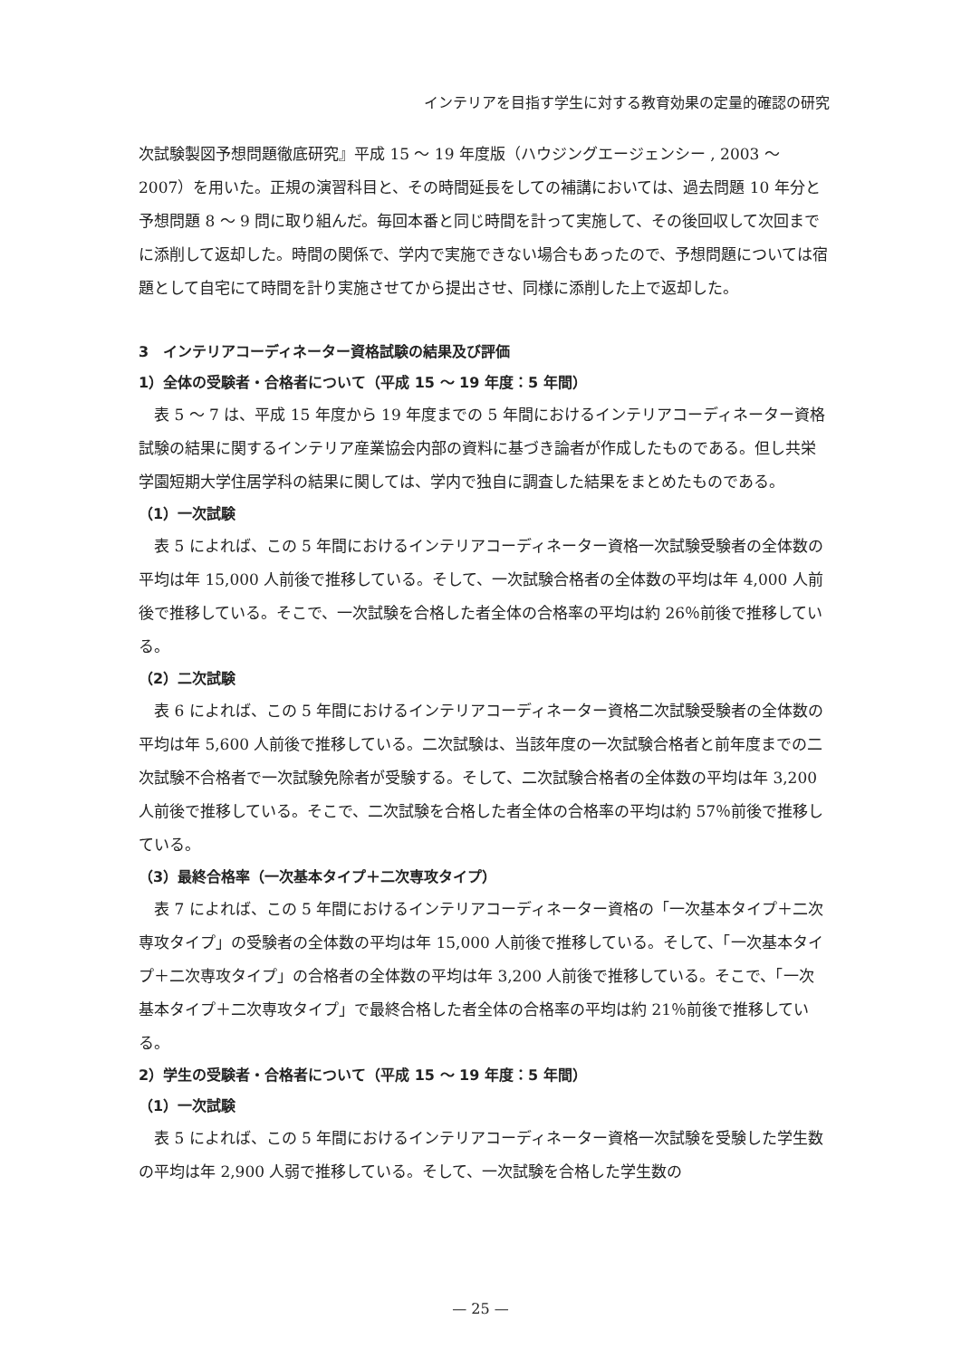インテリアを目指す学生に対する教育効果の定量的確認の研究
次試験製図予想問題徹底研究』平成 15 ～ 19 年度版（ハウジングエージェンシー , 2003 ～ 2007）を用いた。正規の演習科目と、その時間延長をしての補講においては、過去問題 10 年分と予想問題 8 ～ 9 問に取り組んだ。毎回本番と同じ時間を計って実施して、その後回収して次回までに添削して返却した。時間の関係で、学内で実施できない場合もあったので、予想問題については宿題として自宅にて時間を計り実施させてから提出させ、同様に添削した上で返却した。
3　インテリアコーディネーター資格試験の結果及び評価
1）全体の受験者・合格者について（平成 15 ～ 19 年度：5 年間）
表 5 ～ 7 は、平成 15 年度から 19 年度までの 5 年間におけるインテリアコーディネーター資格試験の結果に関するインテリア産業協会内部の資料に基づき論者が作成したものである。但し共栄学園短期大学住居学科の結果に関しては、学内で独自に調査した結果をまとめたものである。
（1）一次試験
表 5 によれば、この 5 年間におけるインテリアコーディネーター資格一次試験受験者の全体数の平均は年 15,000 人前後で推移している。そして、一次試験合格者の全体数の平均は年 4,000 人前後で推移している。そこで、一次試験を合格した者全体の合格率の平均は約 26％前後で推移している。
（2）二次試験
表 6 によれば、この 5 年間におけるインテリアコーディネーター資格二次試験受験者の全体数の平均は年 5,600 人前後で推移している。二次試験は、当該年度の一次試験合格者と前年度までの二次試験不合格者で一次試験免除者が受験する。そして、二次試験合格者の全体数の平均は年 3,200 人前後で推移している。そこで、二次試験を合格した者全体の合格率の平均は約 57％前後で推移している。
（3）最終合格率（一次基本タイプ＋二次専攻タイプ）
表 7 によれば、この 5 年間におけるインテリアコーディネーター資格の「一次基本タイプ＋二次専攻タイプ」の受験者の全体数の平均は年 15,000 人前後で推移している。そして、「一次基本タイプ＋二次専攻タイプ」の合格者の全体数の平均は年 3,200 人前後で推移している。そこで、「一次基本タイプ＋二次専攻タイプ」で最終合格した者全体の合格率の平均は約 21％前後で推移している。
2）学生の受験者・合格者について（平成 15 ～ 19 年度：5 年間）
（1）一次試験
表 5 によれば、この 5 年間におけるインテリアコーディネーター資格一次試験を受験した学生数の平均は年 2,900 人弱で推移している。そして、一次試験を合格した学生数の
— 25 —